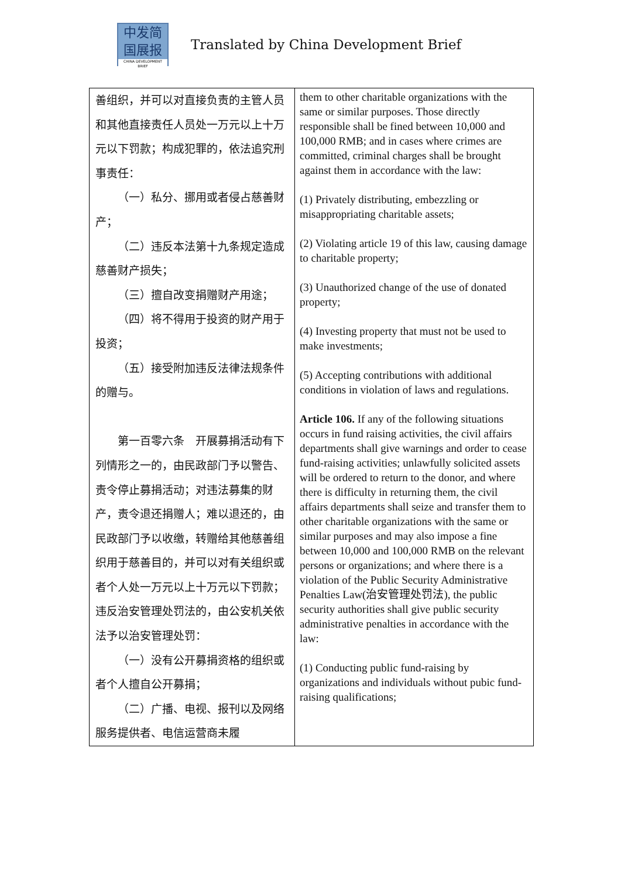中发简
国展报
CHINA DEVELOPMENT BRIEF
Translated by China Development Brief
| 善组织，并可以对直接负责的主管人员和其他直接责任人员处一万元以上十万元以下罚款；构成犯罪的，依法追究刑事责任： （一）私分、挪用或者侵占慈善财产； （二）违反本法第十九条规定造成慈善财产损失； （三）擅自改变捐赠财产用途； （四）将不得用于投资的财产用于投资； （五）接受附加违反法律法规条件的赠与。 第一百零六条 开展募捐活动有下列情形之一的，由民政部门予以警告、责令停止募捐活动；对违法募集的财产，责令退还捐赠人；难以退还的，由民政部门予以收缴，转赠给其他慈善组织用于慈善目的，并可以对有关组织或者个人处一万元以上十万元以下罚款；违反治安管理处罚法的，由公安机关依法予以治安管理处罚： （一）没有公开募捐资格的组织或者个人擅自公开募捐； （二）广播、电视、报刊以及网络服务提供者、电信运营商未履 | them to other charitable organizations with the same or similar purposes. Those directly responsible shall be fined between 10,000 and 100,000 RMB; and in cases where crimes are committed, criminal charges shall be brought against them in accordance with the law: (1) Privately distributing, embezzling or misappropriating charitable assets; (2) Violating article 19 of this law, causing damage to charitable property; (3) Unauthorized change of the use of donated property; (4) Investing property that must not be used to make investments; (5) Accepting contributions with additional conditions in violation of laws and regulations. Article 106. If any of the following situations occurs in fund raising activities, the civil affairs departments shall give warnings and order to cease fund-raising activities; unlawfully solicited assets will be ordered to return to the donor, and where there is difficulty in returning them, the civil affairs departments shall seize and transfer them to other charitable organizations with the same or similar purposes and may also impose a fine between 10,000 and 100,000 RMB on the relevant persons or organizations; and where there is a violation of the Public Security Administrative Penalties Law(治安管理处罚法), the public security authorities shall give public security administrative penalties in accordance with the law: (1) Conducting public fund-raising by organizations and individuals without pubic fund-raising qualifications; |